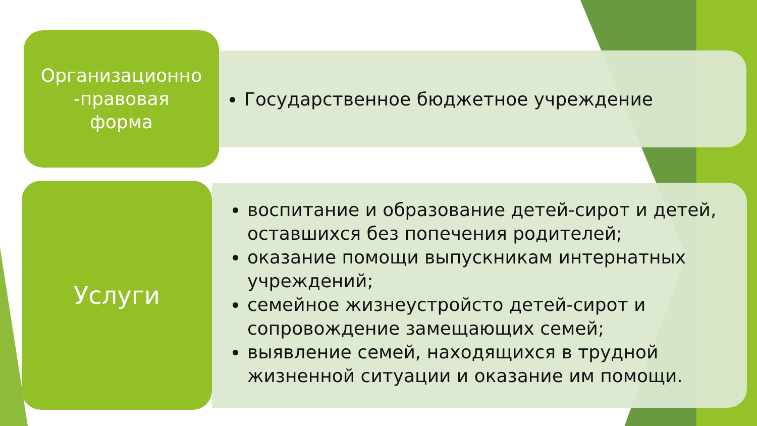Организационно
-правовая
форма
Государственное бюджетное учреждение
Услуги
воспитание и образование детей-сирот и детей, оставшихся без попечения родителей;
оказание помощи выпускникам интернатных учреждений;
семейное жизнеустройсто детей-сирот и сопровождение замещающих семей;
выявление семей, находящихся в трудной жизненной ситуации и оказание им помощи.